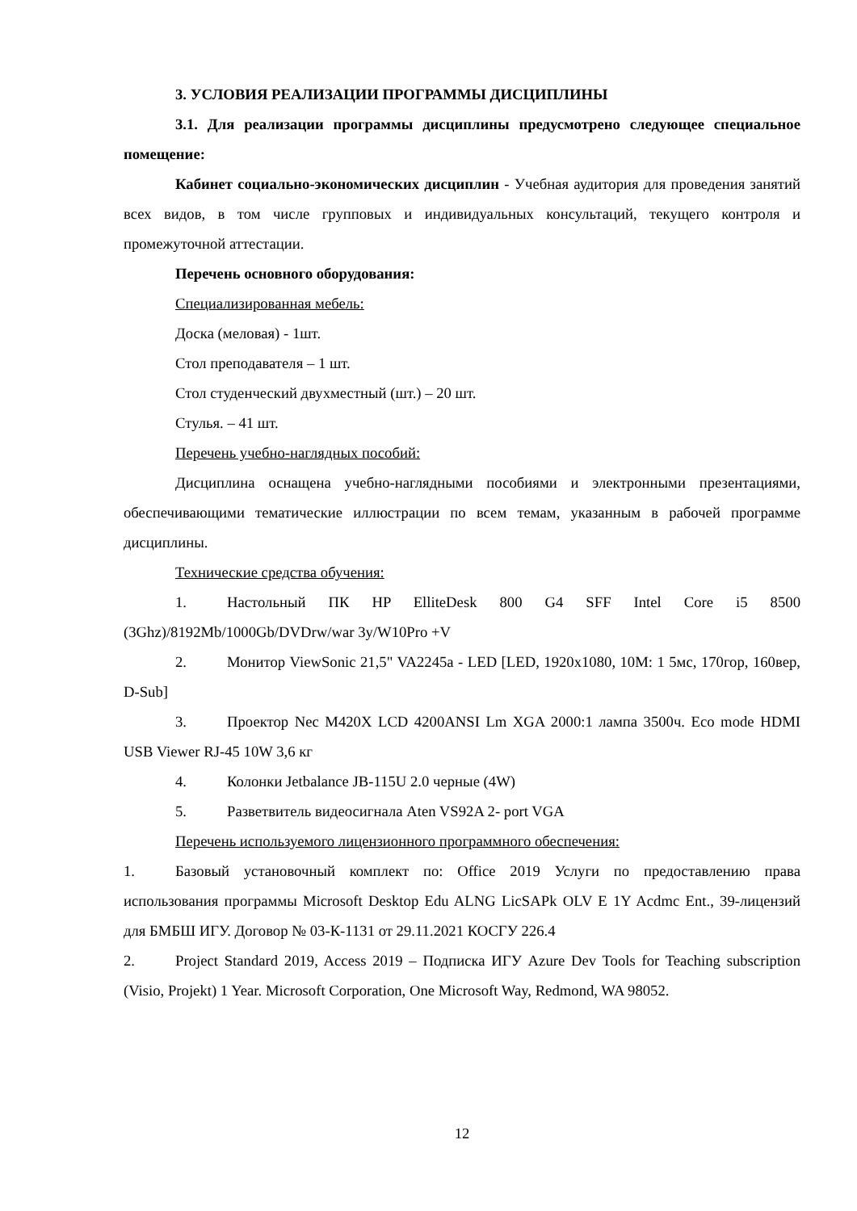3. УСЛОВИЯ РЕАЛИЗАЦИИ ПРОГРАММЫ ДИСЦИПЛИНЫ
3.1. Для реализации программы дисциплины предусмотрено следующее специальное помещение:
Кабинет социально-экономических дисциплин - Учебная аудитория для проведения занятий всех видов, в том числе групповых и индивидуальных консультаций, текущего контроля и промежуточной аттестации.
Перечень основного оборудования:
Специализированная мебель:
Доска (меловая) - 1шт.
Стол преподавателя – 1 шт.
Стол студенческий двухместный (шт.) – 20 шт.
Стулья. – 41 шт.
Перечень учебно-наглядных пособий:
Дисциплина оснащена учебно-наглядными пособиями и электронными презентациями, обеспечивающими тематические иллюстрации по всем темам, указанным в рабочей программе дисциплины.
Технические средства обучения:
1. Настольный ПК HP ElliteDesk 800 G4 SFF Intel Core i5 8500 (3Ghz)/8192Mb/1000Gb/DVDrw/war 3y/W10Pro +V
2. Монитор ViewSonic 21,5" VA2245a - LED [LED, 1920x1080, 10M: 1 5мс, 170гор, 160вер, D-Sub]
3. Проектор Nec M420X LCD 4200ANSI Lm XGA 2000:1 лампа 3500ч. Eco mode HDMI USB Viewer RJ-45 10W 3,6 кг
4. Колонки Jetbalance JB-115U 2.0 черные (4W)
5. Разветвитель видеосигнала Aten VS92A 2- port VGA
Перечень используемого лицензионного программного обеспечения:
1. Базовый установочный комплект по: Office 2019 Услуги по предоставлению права использования программы Microsoft Desktop Edu ALNG LicSAPk OLV E 1Y Acdmc Ent., 39-лицензий для БМБШ ИГУ. Договор № 03-К-1131 от 29.11.2021 КОСГУ 226.4
2. Project Standard 2019, Access 2019 – Подписка ИГУ Azure Dev Tools for Teaching subscription (Visio, Projekt) 1 Year. Microsoft Corporation, One Microsoft Way, Redmond, WA 98052.
12